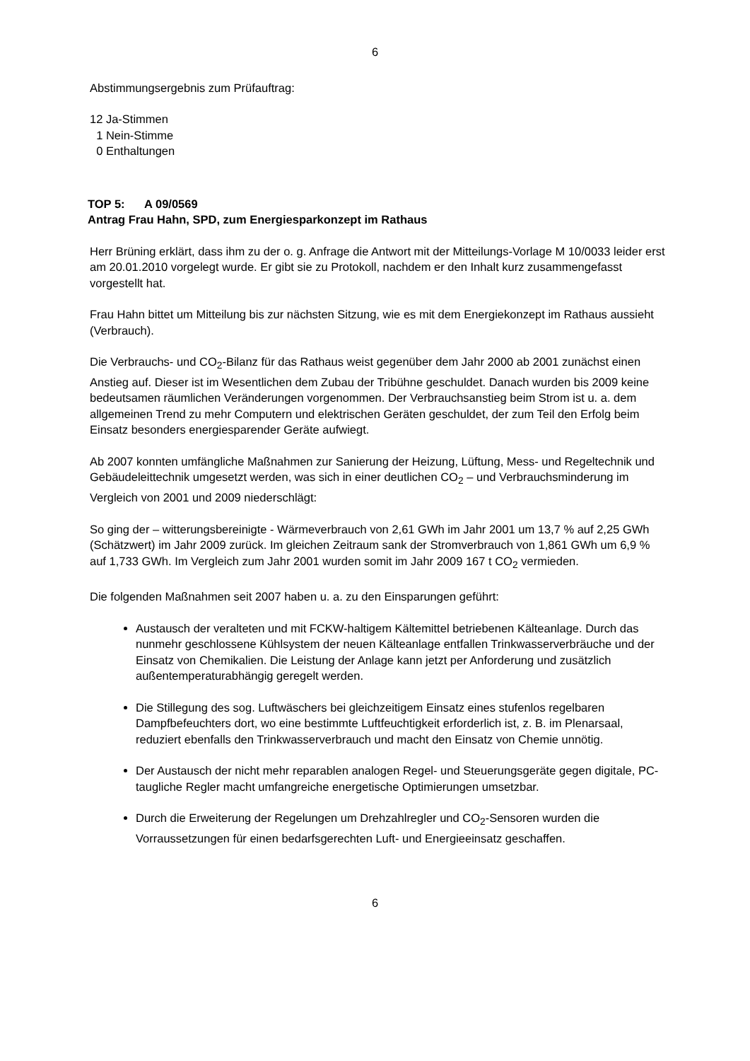6
Abstimmungsergebnis zum Prüfauftrag:
12 Ja-Stimmen
1 Nein-Stimme
0 Enthaltungen
TOP 5: A 09/0569
Antrag Frau Hahn, SPD, zum Energiesparkonzept im Rathaus
Herr Brüning erklärt, dass ihm zu der o. g. Anfrage die Antwort mit der Mitteilungs-Vorlage M 10/0033 leider erst am 20.01.2010 vorgelegt wurde. Er gibt sie zu Protokoll, nachdem er den Inhalt kurz zusammengefasst vorgestellt hat.
Frau Hahn bittet um Mitteilung bis zur nächsten Sitzung, wie es mit dem Energiekonzept im Rathaus aussieht (Verbrauch).
Die Verbrauchs- und CO<sub>2</sub>-Bilanz für das Rathaus weist gegenüber dem Jahr 2000 ab 2001 zunächst einen Anstieg auf. Dieser ist im Wesentlichen dem Zubau der Tribühne geschuldet. Danach wurden bis 2009 keine bedeutsamen räumlichen Veränderungen vorgenommen. Der Verbrauchsanstieg beim Strom ist u. a. dem allgemeinen Trend zu mehr Computern und elektrischen Geräten geschuldet, der zum Teil den Erfolg beim Einsatz besonders energiesparender Geräte aufwiegt.
Ab 2007 konnten umfängliche Maßnahmen zur Sanierung der Heizung, Lüftung, Mess- und Regeltechnik und Gebäudeleittechnik umgesetzt werden, was sich in einer deutlichen CO<sub>2</sub> – und Verbrauchsminderung im Vergleich von 2001 und 2009 niederschlägt:
So ging der – witterungsbereinigte - Wärmeverbrauch von 2,61 GWh im Jahr 2001 um 13,7 % auf 2,25 GWh (Schätzwert) im Jahr 2009 zurück. Im gleichen Zeitraum sank der Stromverbrauch von 1,861 GWh um 6,9 % auf 1,733 GWh. Im Vergleich zum Jahr 2001 wurden somit im Jahr 2009 167 t CO<sub>2</sub> vermieden.
Die folgenden Maßnahmen seit 2007 haben u. a. zu den Einsparungen geführt:
Austausch der veralteten und mit FCKW-haltigem Kältemittel betriebenen Kälteanlage. Durch das nunmehr geschlossene Kühlsystem der neuen Kälteanlage entfallen Trinkwasserverbräuche und der Einsatz von Chemikalien. Die Leistung der Anlage kann jetzt per Anforderung und zusätzlich außentemperaturabhängig geregelt werden.
Die Stillegung des sog. Luftwäschers bei gleichzeitigem Einsatz eines stufenlos regelbaren Dampfbefeuchters dort, wo eine bestimmte Luftfeuchtigkeit erforderlich ist, z. B. im Plenarsaal, reduziert ebenfalls den Trinkwasserverbrauch und macht den Einsatz von Chemie unnötig.
Der Austausch der nicht mehr reparablen analogen Regel- und Steuerungsgeräte gegen digitale, PC-taugliche Regler macht umfangreiche energetische Optimierungen umsetzbar.
Durch die Erweiterung der Regelungen um Drehzahlregler und CO<sub>2</sub>-Sensoren wurden die Vorraussetzungen für einen bedarfsgerechten Luft- und Energieeinsatz geschaffen.
6